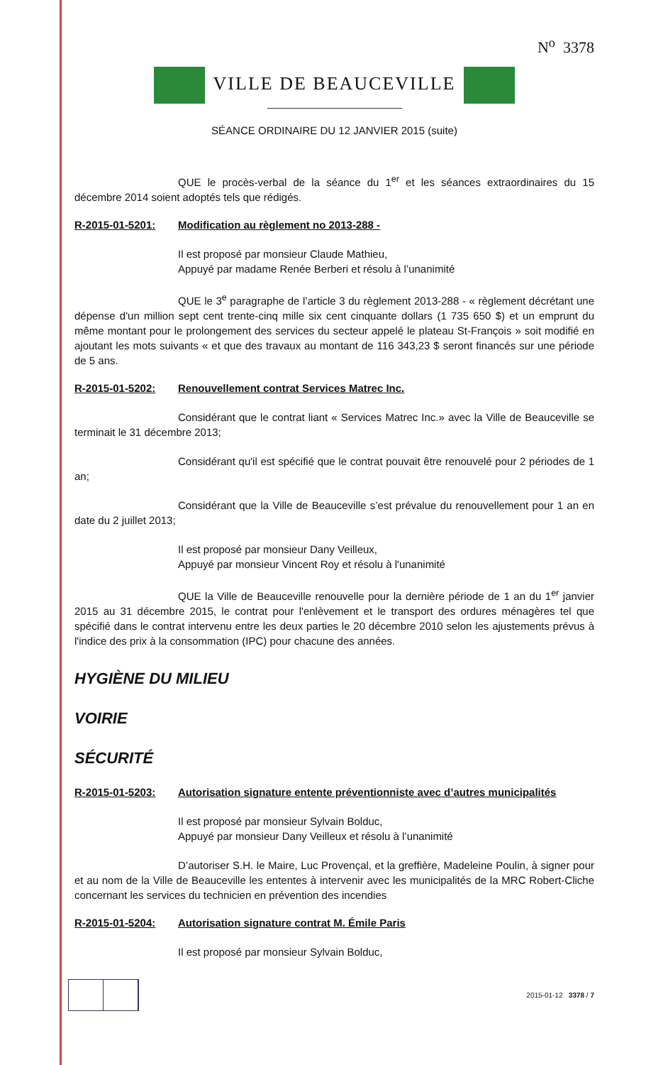N<sup>o</sup> 3378
VILLE DE BEAUCEVILLE
SÉANCE ORDINAIRE DU 12 JANVIER 2015 (suite)
QUE le procès-verbal de la séance du 1<sup>er</sup> et les séances extraordinaires du 15 décembre 2014 soient adoptés tels que rédigés.
R-2015-01-5201: Modification au règlement no 2013-288 -
Il est proposé par monsieur Claude Mathieu,
Appuyé par madame Renée Berberi et résolu à l’unanimité
QUE le 3<sup>e</sup> paragraphe de l’article 3 du règlement 2013-288 - « règlement décrétant une dépense d'un million sept cent trente-cinq mille six cent cinquante dollars (1 735 650 $) et un emprunt du même montant pour le prolongement des services du secteur appelé le plateau St-François » soit modifié en ajoutant les mots suivants « et que des travaux au montant de 116 343,23 $ seront financés sur une période de 5 ans.
R-2015-01-5202: Renouvellement contrat Services Matrec Inc.
Considérant que le contrat liant « Services Matrec Inc.» avec la Ville de Beauceville se terminait le 31 décembre 2013;
Considérant qu'il est spécifié que le contrat pouvait être renouvelé pour 2 périodes de 1 an;
Considérant que la Ville de Beauceville s’est prévalue du renouvellement pour 1 an en date du 2 juillet 2013;
Il est proposé par monsieur Dany Veilleux,
Appuyé par monsieur Vincent Roy et résolu à l'unanimité
QUE la Ville de Beauceville renouvelle pour la dernière période de 1 an du 1<sup>er</sup> janvier 2015 au 31 décembre 2015, le contrat pour l'enlèvement et le transport des ordures ménagères tel que spécifié dans le contrat intervenu entre les deux parties le 20 décembre 2010 selon les ajustements prévus à l'indice des prix à la consommation (IPC) pour chacune des années.
HYGIÈNE DU MILIEU
VOIRIE
SÉCURITÉ
R-2015-01-5203: Autorisation signature entente préventionniste avec d’autres municipalités
Il est proposé par monsieur Sylvain Bolduc,
Appuyé par monsieur Dany Veilleux et résolu à l’unanimité
D’autoriser S.H. le Maire, Luc Provençal, et la greffière, Madeleine Poulin, à signer pour et au nom de la Ville de Beauceville les ententes à intervenir avec les municipalités de la MRC Robert-Cliche concernant les services du technicien en prévention des incendies
R-2015-01-5204: Autorisation signature contrat M. Émile Paris
Il est proposé par monsieur Sylvain Bolduc,
2015-01-12 3378 / 7